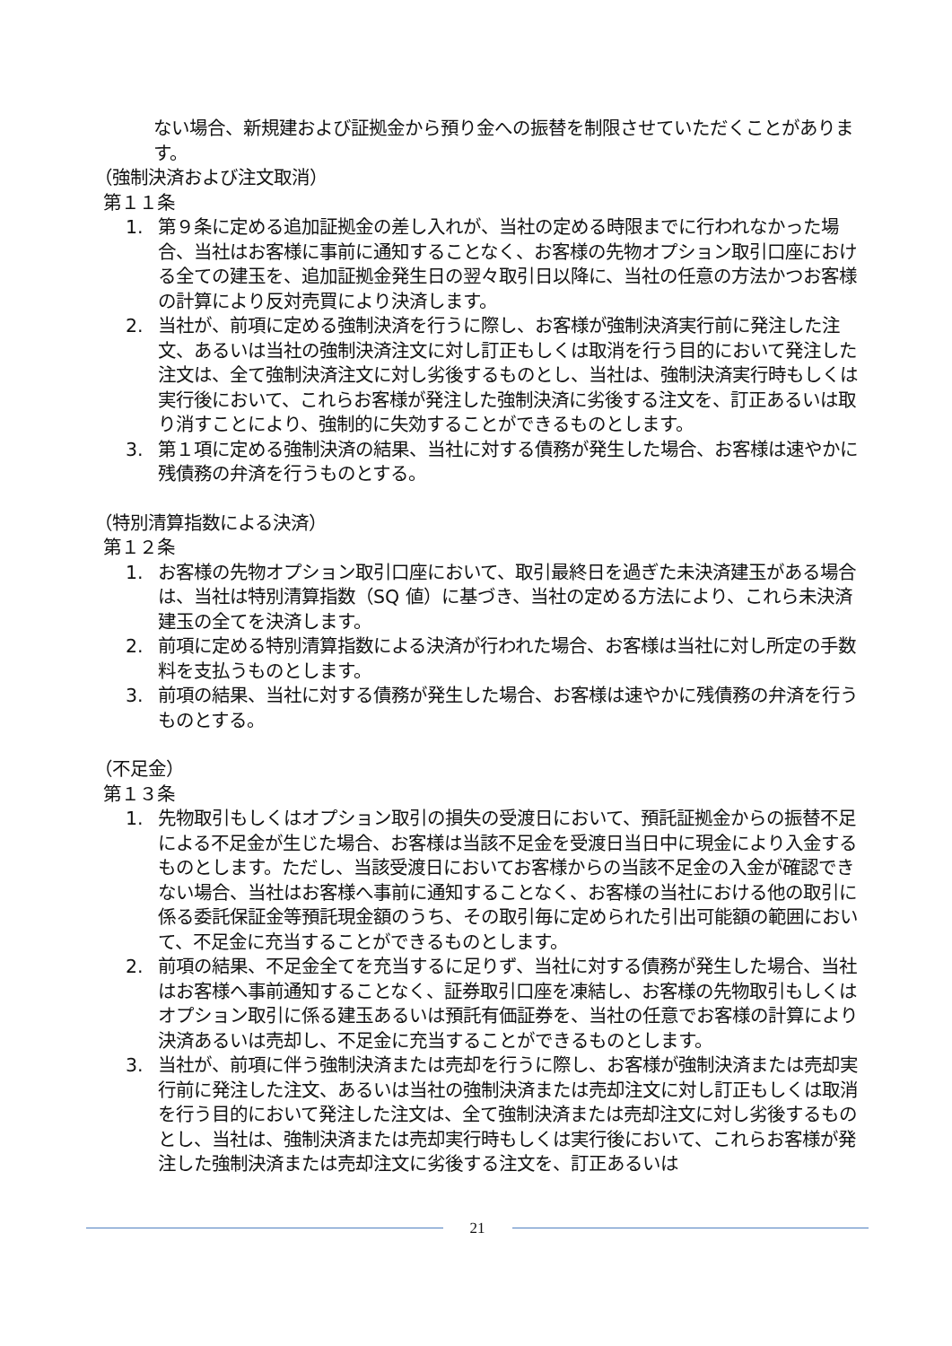ない場合、新規建および証拠金から預り金への振替を制限させていただくことがあります。
（強制決済および注文取消）
第１１条
1. 第９条に定める追加証拠金の差し入れが、当社の定める時限までに行われなかった場合、当社はお客様に事前に通知することなく、お客様の先物オプション取引口座における全ての建玉を、追加証拠金発生日の翌々取引日以降に、当社の任意の方法かつお客様の計算により反対売買により決済します。
2. 当社が、前項に定める強制決済を行うに際し、お客様が強制決済実行前に発注した注文、あるいは当社の強制決済注文に対し訂正もしくは取消を行う目的において発注した注文は、全て強制決済注文に対し劣後するものとし、当社は、強制決済実行時もしくは実行後において、これらお客様が発注した強制決済に劣後する注文を、訂正あるいは取り消すことにより、強制的に失効することができるものとします。
3. 第１項に定める強制決済の結果、当社に対する債務が発生した場合、お客様は速やかに残債務の弁済を行うものとする。
（特別清算指数による決済）
第１２条
1. お客様の先物オプション取引口座において、取引最終日を過ぎた未決済建玉がある場合は、当社は特別清算指数（SQ 値）に基づき、当社の定める方法により、これら未決済建玉の全てを決済します。
2. 前項に定める特別清算指数による決済が行われた場合、お客様は当社に対し所定の手数料を支払うものとします。
3. 前項の結果、当社に対する債務が発生した場合、お客様は速やかに残債務の弁済を行うものとする。
（不足金）
第１３条
1. 先物取引もしくはオプション取引の損失の受渡日において、預託証拠金からの振替不足による不足金が生じた場合、お客様は当該不足金を受渡日当日中に現金により入金するものとします。ただし、当該受渡日においてお客様からの当該不足金の入金が確認できない場合、当社はお客様へ事前に通知することなく、お客様の当社における他の取引に係る委託保証金等預託現金額のうち、その取引毎に定められた引出可能額の範囲において、不足金に充当することができるものとします。
2. 前項の結果、不足金全てを充当するに足りず、当社に対する債務が発生した場合、当社はお客様へ事前通知することなく、証券取引口座を凍結し、お客様の先物取引もしくはオプション取引に係る建玉あるいは預託有価証券を、当社の任意でお客様の計算により決済あるいは売却し、不足金に充当することができるものとします。
3. 当社が、前項に伴う強制決済または売却を行うに際し、お客様が強制決済または売却実行前に発注した注文、あるいは当社の強制決済または売却注文に対し訂正もしくは取消を行う目的において発注した注文は、全て強制決済または売却注文に対し劣後するものとし、当社は、強制決済または売却実行時もしくは実行後において、これらお客様が発注した強制決済または売却注文に劣後する注文を、訂正あるいは
21